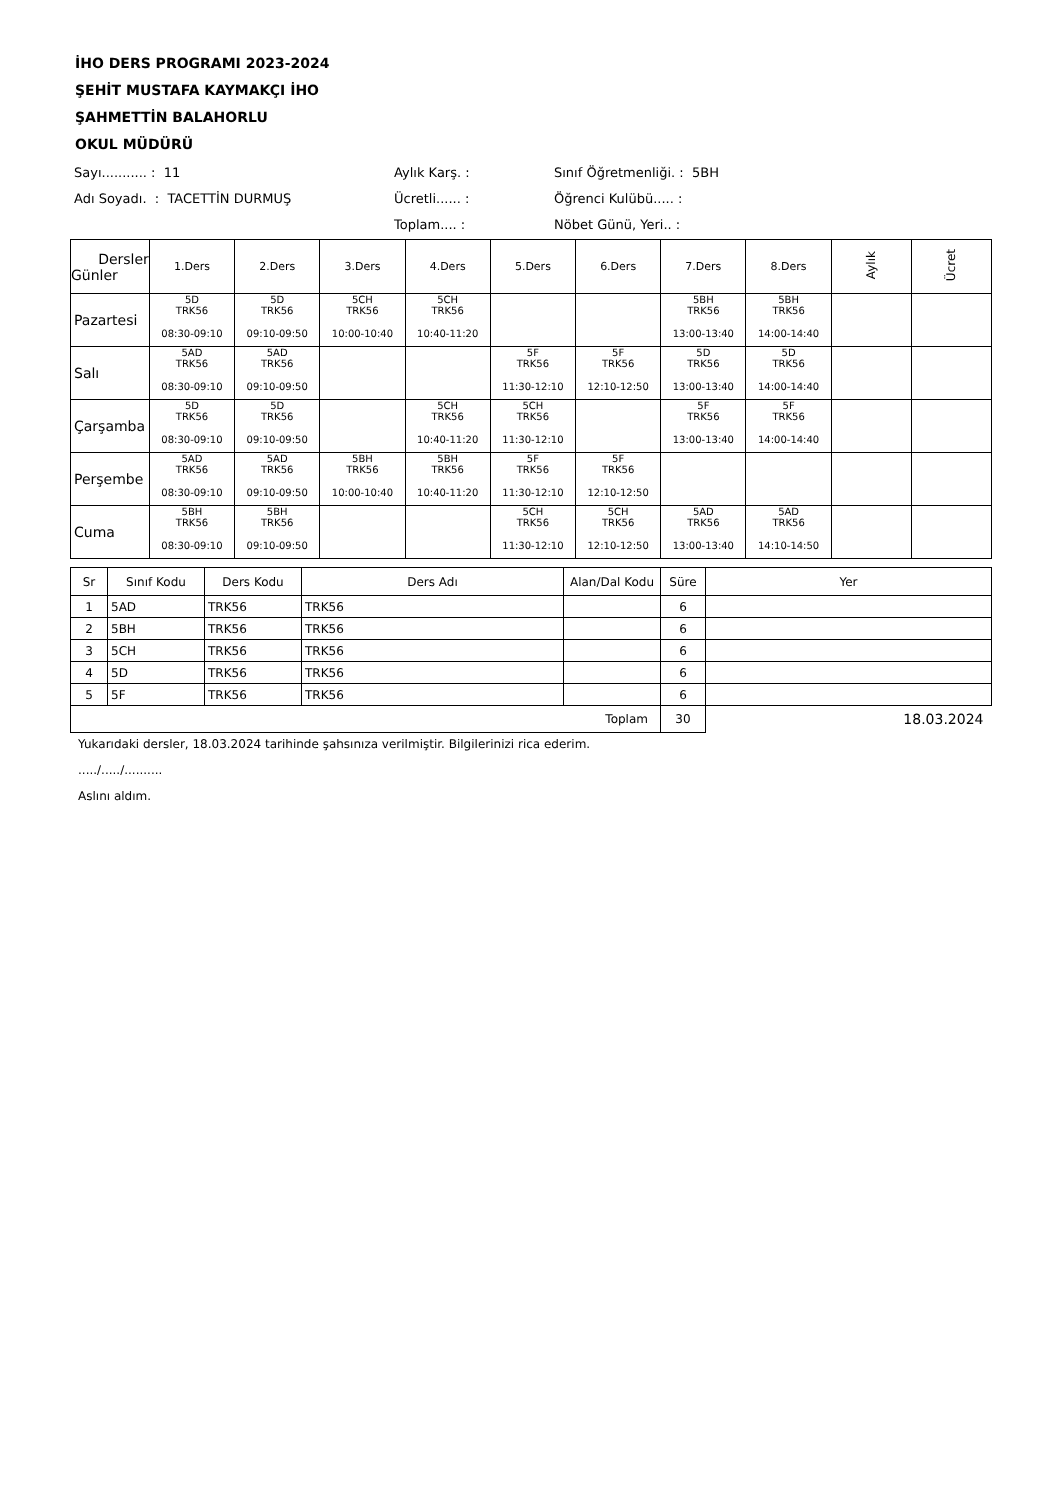İHO DERS PROGRAMI 2023-2024
ŞEHİT MUSTAFA KAYMAKÇI İHO
ŞAHMETTİN BALAHORLU
OKUL MÜDÜRÜ
Sayı........... : 11 Aylık Karş. : Sınıf Öğretmenliği. : 5BH
Adı Soyadı. : TACETTİN DURMUŞ Ücretli...... : Öğrenci Kulübü..... :
Toplam.... : Nöbet Günü, Yeri.. :
| Dersler Günler | 1.Ders | 2.Ders | 3.Ders | 4.Ders | 5.Ders | 6.Ders | 7.Ders | 8.Ders | Aylık | Ücret |
| --- | --- | --- | --- | --- | --- | --- | --- | --- | --- | --- |
| Pazartesi | 5D TRK56 08:30-09:10 | 5D TRK56 09:10-09:50 | 5CH TRK56 10:00-10:40 | 5CH TRK56 10:40-11:20 | | | 5BH TRK56 13:00-13:40 | 5BH TRK56 14:00-14:40 | | |
| Salı | 5AD TRK56 08:30-09:10 | 5AD TRK56 09:10-09:50 | | | 5F TRK56 11:30-12:10 | 5F TRK56 12:10-12:50 | 5D TRK56 13:00-13:40 | 5D TRK56 14:00-14:40 | | |
| Çarşamba | 5D TRK56 08:30-09:10 | 5D TRK56 09:10-09:50 | | 5CH TRK56 10:40-11:20 | 5CH TRK56 11:30-12:10 | | 5F TRK56 13:00-13:40 | 5F TRK56 14:00-14:40 | | |
| Perşembe | 5AD TRK56 08:30-09:10 | 5AD TRK56 09:10-09:50 | 5BH TRK56 10:00-10:40 | 5BH TRK56 10:40-11:20 | 5F TRK56 11:30-12:10 | 5F TRK56 12:10-12:50 | | | | |
| Cuma | 5BH TRK56 08:30-09:10 | 5BH TRK56 09:10-09:50 | | | 5CH TRK56 11:30-12:10 | 5CH TRK56 12:10-12:50 | 5AD TRK56 13:00-13:40 | 5AD TRK56 14:10-14:50 | | |
| Sr | Sınıf Kodu | Ders Kodu | Ders Adı | Alan/Dal Kodu | Süre | Yer |
| --- | --- | --- | --- | --- | --- | --- |
| 1 | 5AD | TRK56 | TRK56 | | 6 | |
| 2 | 5BH | TRK56 | TRK56 | | 6 | |
| 3 | 5CH | TRK56 | TRK56 | | 6 | |
| 4 | 5D | TRK56 | TRK56 | | 6 | |
| 5 | 5F | TRK56 | TRK56 | | 6 | |
| Toplam | | | | | 30 | 18.03.2024 |
Yukarıdaki dersler, 18.03.2024 tarihinde şahsınıza verilmiştir. Bilgilerinizi rica ederim.
...../...../..........
Aslını aldım.